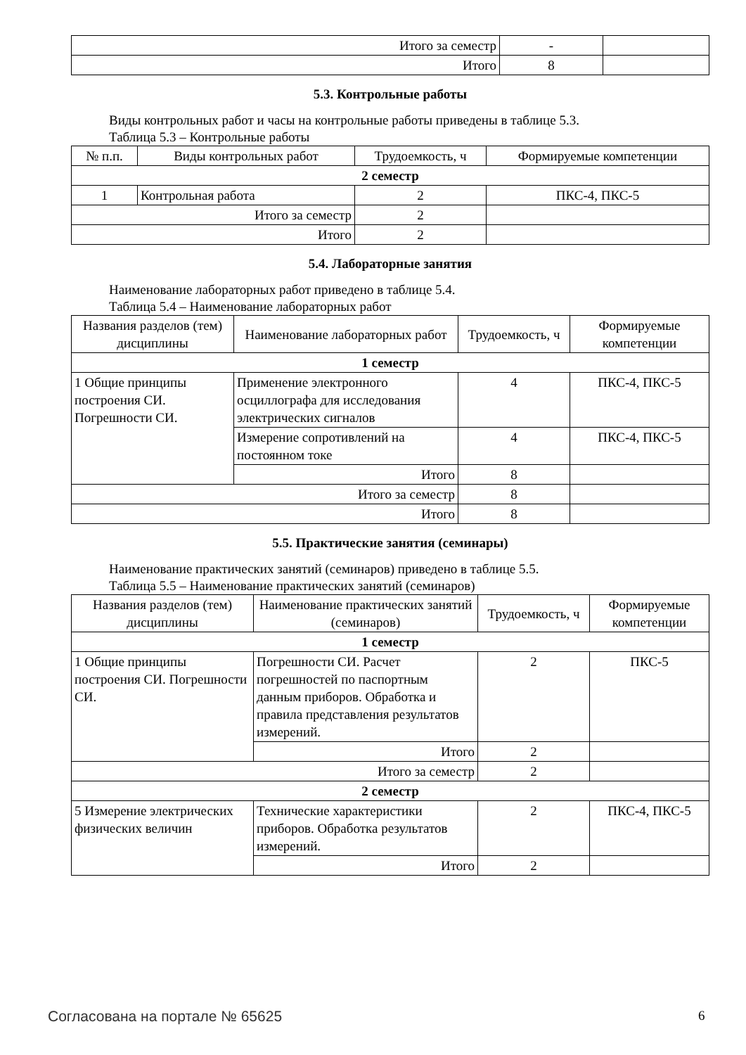| Итого за семестр | - | |
| Итого | 8 | |
5.3. Контрольные работы
Виды контрольных работ и часы на контрольные работы приведены в таблице 5.3.
Таблица 5.3 – Контрольные работы
| № п.п. | Виды контрольных работ | Трудоемкость, ч | Формируемые компетенции |
| --- | --- | --- | --- |
| 2 семестр | | | |
| 1 | Контрольная работа | 2 | ПКС-4, ПКС-5 |
| Итого за семестр | | 2 | |
| Итого | | 2 | |
5.4. Лабораторные занятия
Наименование лабораторных работ приведено в таблице 5.4.
Таблица 5.4 – Наименование лабораторных работ
| Названия разделов (тем) дисциплины | Наименование лабораторных работ | Трудоемкость, ч | Формируемые компетенции |
| --- | --- | --- | --- |
| 1 семестр | | | |
| 1 Общие принципы построения СИ. Погрешности СИ. | Применение электронного осциллографа для исследования электрических сигналов | 4 | ПКС-4, ПКС-5 |
| | Измерение сопротивлений на постоянном токе | 4 | ПКС-4, ПКС-5 |
| | Итого | 8 | |
| Итого за семестр | | 8 | |
| Итого | | 8 | |
5.5. Практические занятия (семинары)
Наименование практических занятий (семинаров) приведено в таблице 5.5.
Таблица 5.5 – Наименование практических занятий (семинаров)
| Названия разделов (тем) дисциплины | Наименование практических занятий (семинаров) | Трудоемкость, ч | Формируемые компетенции |
| --- | --- | --- | --- |
| 1 семестр | | | |
| 1 Общие принципы построения СИ. Погрешности СИ. | Погрешности СИ. Расчет погрешностей по паспортным данным приборов. Обработка и правила представления результатов измерений. | 2 | ПКС-5 |
| | Итого | 2 | |
| Итого за семестр | | 2 | |
| 2 семестр | | | |
| 5 Измерение электрических физических величин | Технические характеристики приборов. Обработка результатов измерений. | 2 | ПКС-4, ПКС-5 |
| | Итого | 2 | |
Согласована на портале № 65625 6